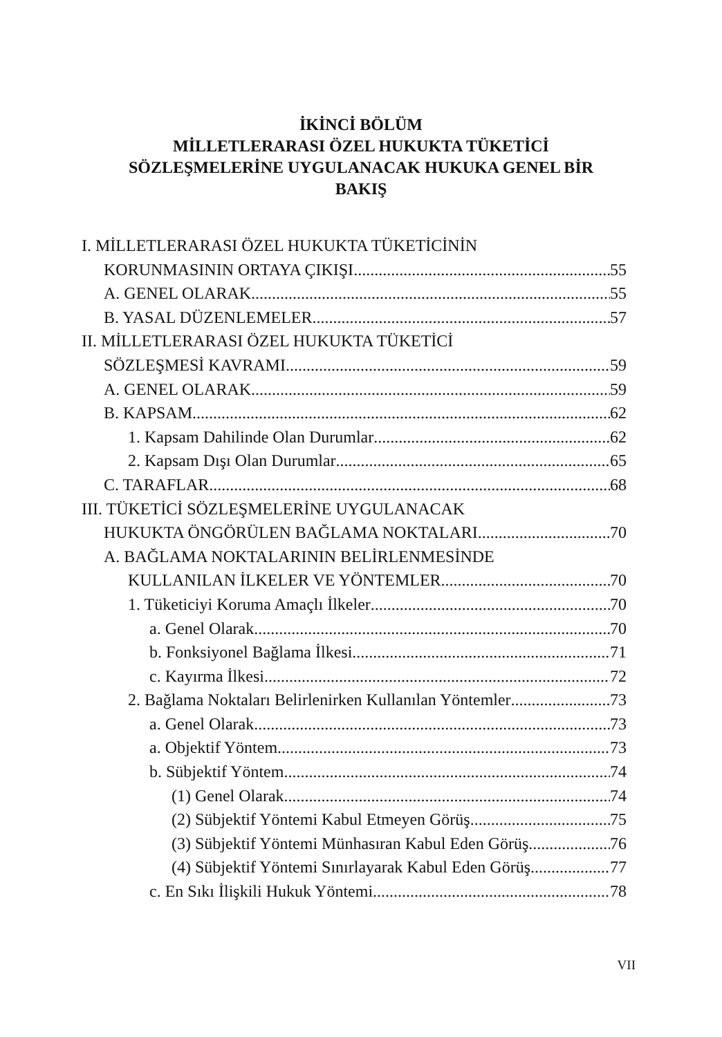İKİNCİ BÖLÜM
MİLLETLERARASI ÖZEL HUKUKTA TÜKETİCİ
SÖZLEŞMELERİNE UYGULANACAK HUKUKA GENEL BİR
BAKIŞ
I. MİLLETLERARASI ÖZEL HUKUKTA TÜKETİCİNİN
KORUNMASININ ORTAYA ÇIKIŞI 55
A. GENEL OLARAK 55
B. YASAL DÜZENLEMELER 57
II. MİLLETLERARASI ÖZEL HUKUKTA TÜKETİCİ
SÖZLEŞMESİ KAVRAMI 59
A. GENEL OLARAK 59
B. KAPSAM 62
1. Kapsam Dahilinde Olan Durumlar 62
2. Kapsam Dışı Olan Durumlar 65
C. TARAFLAR 68
III. TÜKETİCİ SÖZLEŞMELERİNE UYGULANACAK
HUKUKTA ÖNGÖRÜLEN BAĞLAMA NOKTALARI 70
A. BAĞLAMA NOKTALARININ BELİRLENMESİNDE
KULLANILAN İLKELER VE YÖNTEMLER 70
1. Tüketiciyi Koruma Amaçlı İlkeler 70
a. Genel Olarak 70
b. Fonksiyonel Bağlama İlkesi 71
c. Kayırma İlkesi 72
2. Bağlama Noktaları Belirlenirken Kullanılan Yöntemler 73
a. Genel Olarak 73
a. Objektif Yöntem 73
b. Sübjektif Yöntem 74
(1) Genel Olarak 74
(2) Sübjektif Yöntemi Kabul Etmeyen Görüş 75
(3) Sübjektif Yöntemi Münhasıran Kabul Eden Görüş 76
(4) Sübjektif Yöntemi Sınırlayarak Kabul Eden Görüş 77
c. En Sıkı İlişkili Hukuk Yöntemi 78
VII